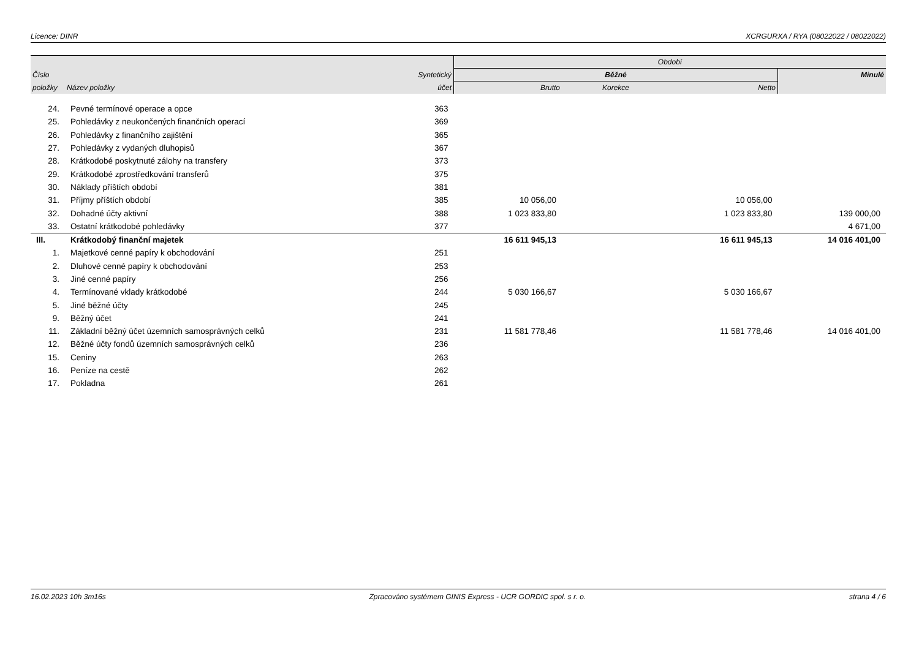Licence: DINR XCRGURXA / RYA (08022022 / 08022022)
| | | | Období | | | |
| --- | --- | --- | --- | --- | --- | --- |
| Číslo | | Syntetický | Běžné | | | Minulé |
| položky | Název položky | účet | Brutto | Korekce | Netto | |
| 24. | Pevné termínové operace a opce | 363 | | | | |
| 25. | Pohledávky z neukončených finančních operací | 369 | | | | |
| 26. | Pohledávky z finančního zajištění | 365 | | | | |
| 27. | Pohledávky z vydaných dluhopisů | 367 | | | | |
| 28. | Krátkodobé poskytnuté zálohy na transfery | 373 | | | | |
| 29. | Krátkodobé zprostředkování transferů | 375 | | | | |
| 30. | Náklady příštích období | 381 | | | | |
| 31. | Příjmy příštích období | 385 | 10 056,00 | | 10 056,00 | |
| 32. | Dohadné účty aktivní | 388 | 1 023 833,80 | | 1 023 833,80 | 139 000,00 |
| 33. | Ostatní krátkodobé pohledávky | 377 | | | | 4 671,00 |
| III. | Krátkodobý finanční majetek | | 16 611 945,13 | | 16 611 945,13 | 14 016 401,00 |
| 1. | Majetkové cenné papíry k obchodování | 251 | | | | |
| 2. | Dluhové cenné papíry k obchodování | 253 | | | | |
| 3. | Jiné cenné papíry | 256 | | | | |
| 4. | Termínované vklady krátkodobé | 244 | 5 030 166,67 | | 5 030 166,67 | |
| 5. | Jiné běžné účty | 245 | | | | |
| 9. | Běžný účet | 241 | | | | |
| 11. | Základní běžný účet územních samosprávných celků | 231 | 11 581 778,46 | | 11 581 778,46 | 14 016 401,00 |
| 12. | Běžné účty fondů územních samosprávných celků | 236 | | | | |
| 15. | Ceniny | 263 | | | | |
| 16. | Peníze na cestě | 262 | | | | |
| 17. | Pokladna | 261 | | | | |
16.02.2023 10h 3m16s Zpracováno systémem GINIS Express - UCR GORDIC spol. s r. o. strana 4 / 6